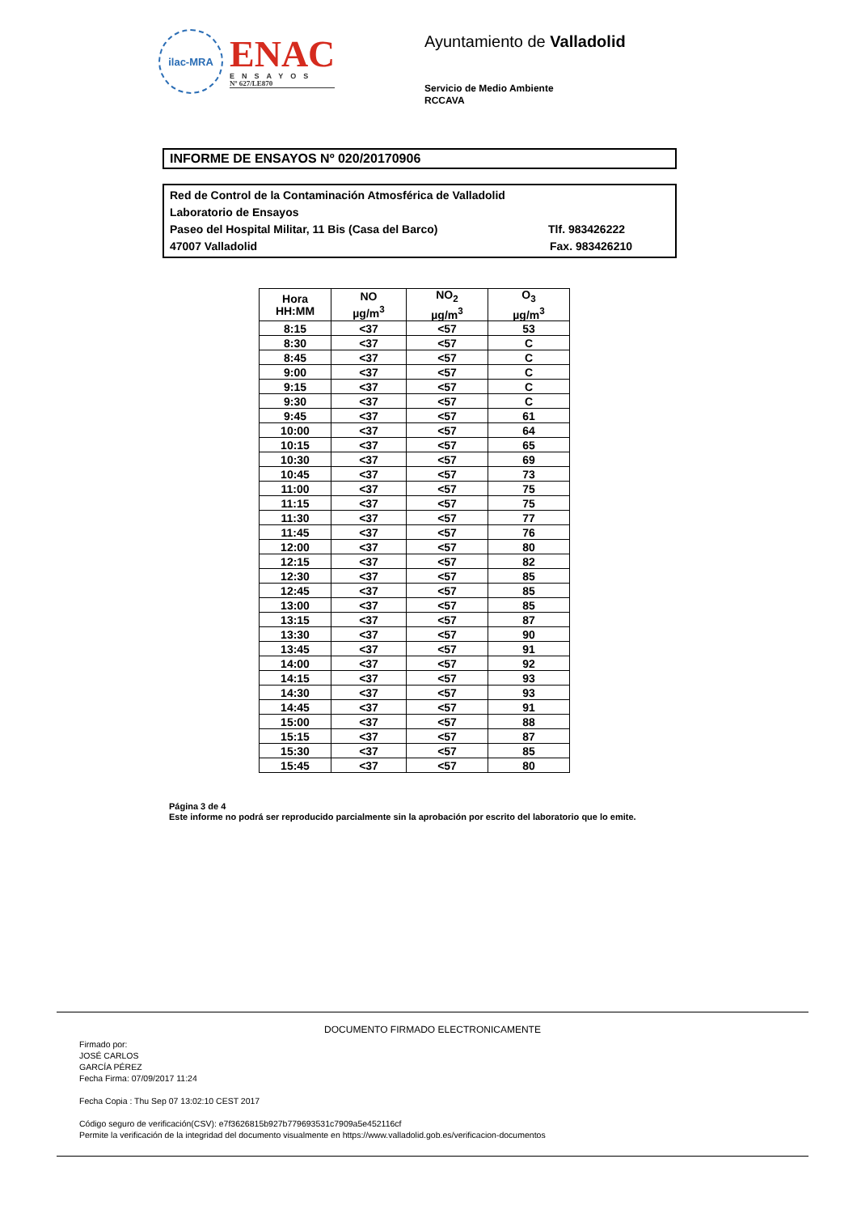ilac-MRA
ENAC
ENSAYOS
Nº 627/LE870
Ayuntamiento de Valladolid
Servicio de Medio Ambiente
RCCAVA
INFORME DE ENSAYOS Nº 020/20170906
Red de Control de la Contaminación Atmosférica de Valladolid
Laboratorio de Ensayos
Paseo del Hospital Militar, 11 Bis (Casa del Barco) Tlf. 983426222
47007 Valladolid Fax. 983426210
| Hora HH:MM | NO µg/m<sup>3</sup> | NO<sub>2</sub> µg/m<sup>3</sup> | O<sub>3</sub> µg/m<sup>3</sup> |
| --- | --- | --- | --- |
| 8:15 | <37 | <57 | 53 |
| 8:30 | <37 | <57 | C |
| 8:45 | <37 | <57 | C |
| 9:00 | <37 | <57 | C |
| 9:15 | <37 | <57 | C |
| 9:30 | <37 | <57 | C |
| 9:45 | <37 | <57 | 61 |
| 10:00 | <37 | <57 | 64 |
| 10:15 | <37 | <57 | 65 |
| 10:30 | <37 | <57 | 69 |
| 10:45 | <37 | <57 | 73 |
| 11:00 | <37 | <57 | 75 |
| 11:15 | <37 | <57 | 75 |
| 11:30 | <37 | <57 | 77 |
| 11:45 | <37 | <57 | 76 |
| 12:00 | <37 | <57 | 80 |
| 12:15 | <37 | <57 | 82 |
| 12:30 | <37 | <57 | 85 |
| 12:45 | <37 | <57 | 85 |
| 13:00 | <37 | <57 | 85 |
| 13:15 | <37 | <57 | 87 |
| 13:30 | <37 | <57 | 90 |
| 13:45 | <37 | <57 | 91 |
| 14:00 | <37 | <57 | 92 |
| 14:15 | <37 | <57 | 93 |
| 14:30 | <37 | <57 | 93 |
| 14:45 | <37 | <57 | 91 |
| 15:00 | <37 | <57 | 88 |
| 15:15 | <37 | <57 | 87 |
| 15:30 | <37 | <57 | 85 |
| 15:45 | <37 | <57 | 80 |
Página 3 de 4
Este informe no podrá ser reproducido parcialmente sin la aprobación por escrito del laboratorio que lo emite.
DOCUMENTO FIRMADO ELECTRONICAMENTE
Firmado por:
JOSÉ CARLOS
GARCÍA PÉREZ
Fecha Firma: 07/09/2017 11:24
Fecha Copia : Thu Sep 07 13:02:10 CEST 2017
Código seguro de verificación(CSV): e7f3626815b927b779693531c7909a5e452116cf
Permite la verificación de la integridad del documento visualmente en https://www.valladolid.gob.es/verificacion-documentos